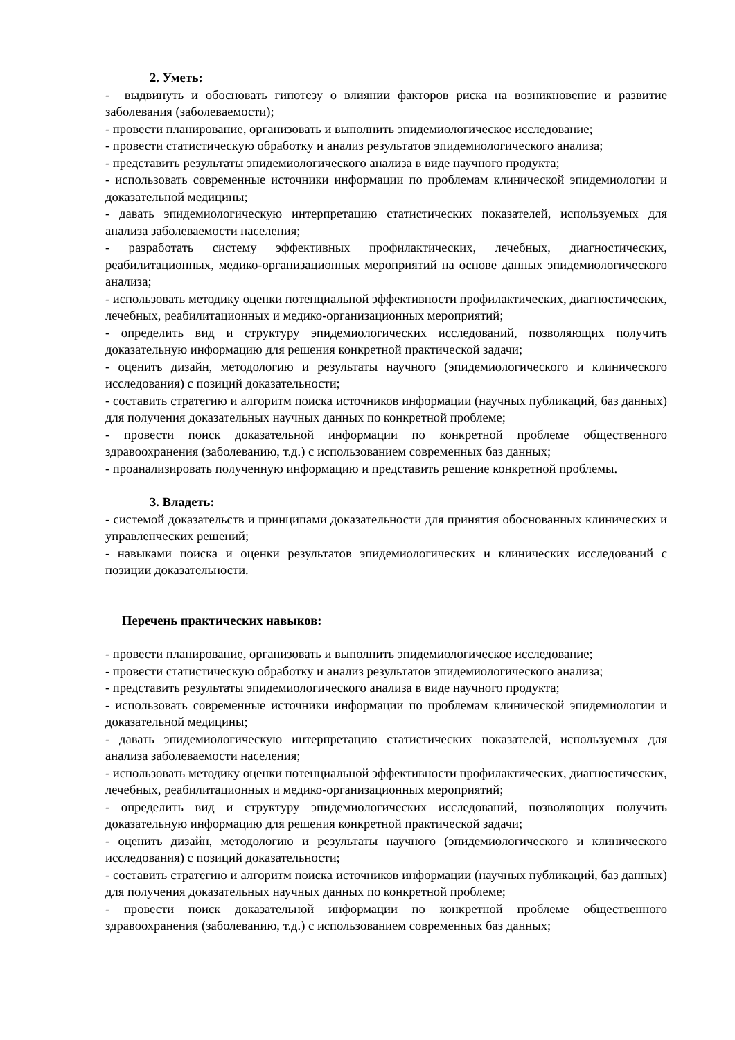2. Уметь:
- выдвинуть и обосновать гипотезу о влиянии факторов риска на возникновение и развитие заболевания (заболеваемости);
- провести планирование, организовать и выполнить эпидемиологическое исследование;
- провести статистическую обработку и анализ результатов эпидемиологического анализа;
- представить результаты эпидемиологического анализа в виде научного продукта;
- использовать современные источники информации по проблемам клинической эпидемиологии и доказательной медицины;
- давать эпидемиологическую интерпретацию статистических показателей, используемых для анализа заболеваемости населения;
- разработать систему эффективных профилактических, лечебных, диагностических, реабилитационных, медико-организационных мероприятий на основе данных эпидемиологического анализа;
- использовать методику оценки потенциальной эффективности профилактических, диагностических, лечебных, реабилитационных и медико-организационных мероприятий;
- определить вид и структуру эпидемиологических исследований, позволяющих получить доказательную информацию для решения конкретной практической задачи;
- оценить дизайн, методологию и результаты научного (эпидемиологического и клинического исследования) с позиций доказательности;
- составить стратегию и алгоритм поиска источников информации (научных публикаций, баз данных) для получения доказательных научных данных по конкретной проблеме;
- провести поиск доказательной информации по конкретной проблеме общественного здравоохранения (заболеванию, т.д.) с использованием современных баз данных;
- проанализировать полученную информацию и представить решение конкретной проблемы.
3. Владеть:
- системой доказательств и принципами доказательности для принятия обоснованных клинических и управленческих решений;
- навыками поиска и оценки результатов эпидемиологических и клинических исследований с позиции доказательности.
Перечень практических навыков:
- провести планирование, организовать и выполнить эпидемиологическое исследование;
- провести статистическую обработку и анализ результатов эпидемиологического анализа;
- представить результаты эпидемиологического анализа в виде научного продукта;
- использовать современные источники информации по проблемам клинической эпидемиологии и доказательной медицины;
- давать эпидемиологическую интерпретацию статистических показателей, используемых для анализа заболеваемости населения;
- использовать методику оценки потенциальной эффективности профилактических, диагностических, лечебных, реабилитационных и медико-организационных мероприятий;
- определить вид и структуру эпидемиологических исследований, позволяющих получить доказательную информацию для решения конкретной практической задачи;
- оценить дизайн, методологию и результаты научного (эпидемиологического и клинического исследования) с позиций доказательности;
- составить стратегию и алгоритм поиска источников информации (научных публикаций, баз данных) для получения доказательных научных данных по конкретной проблеме;
- провести поиск доказательной информации по конкретной проблеме общественного здравоохранения (заболеванию, т.д.) с использованием современных баз данных;